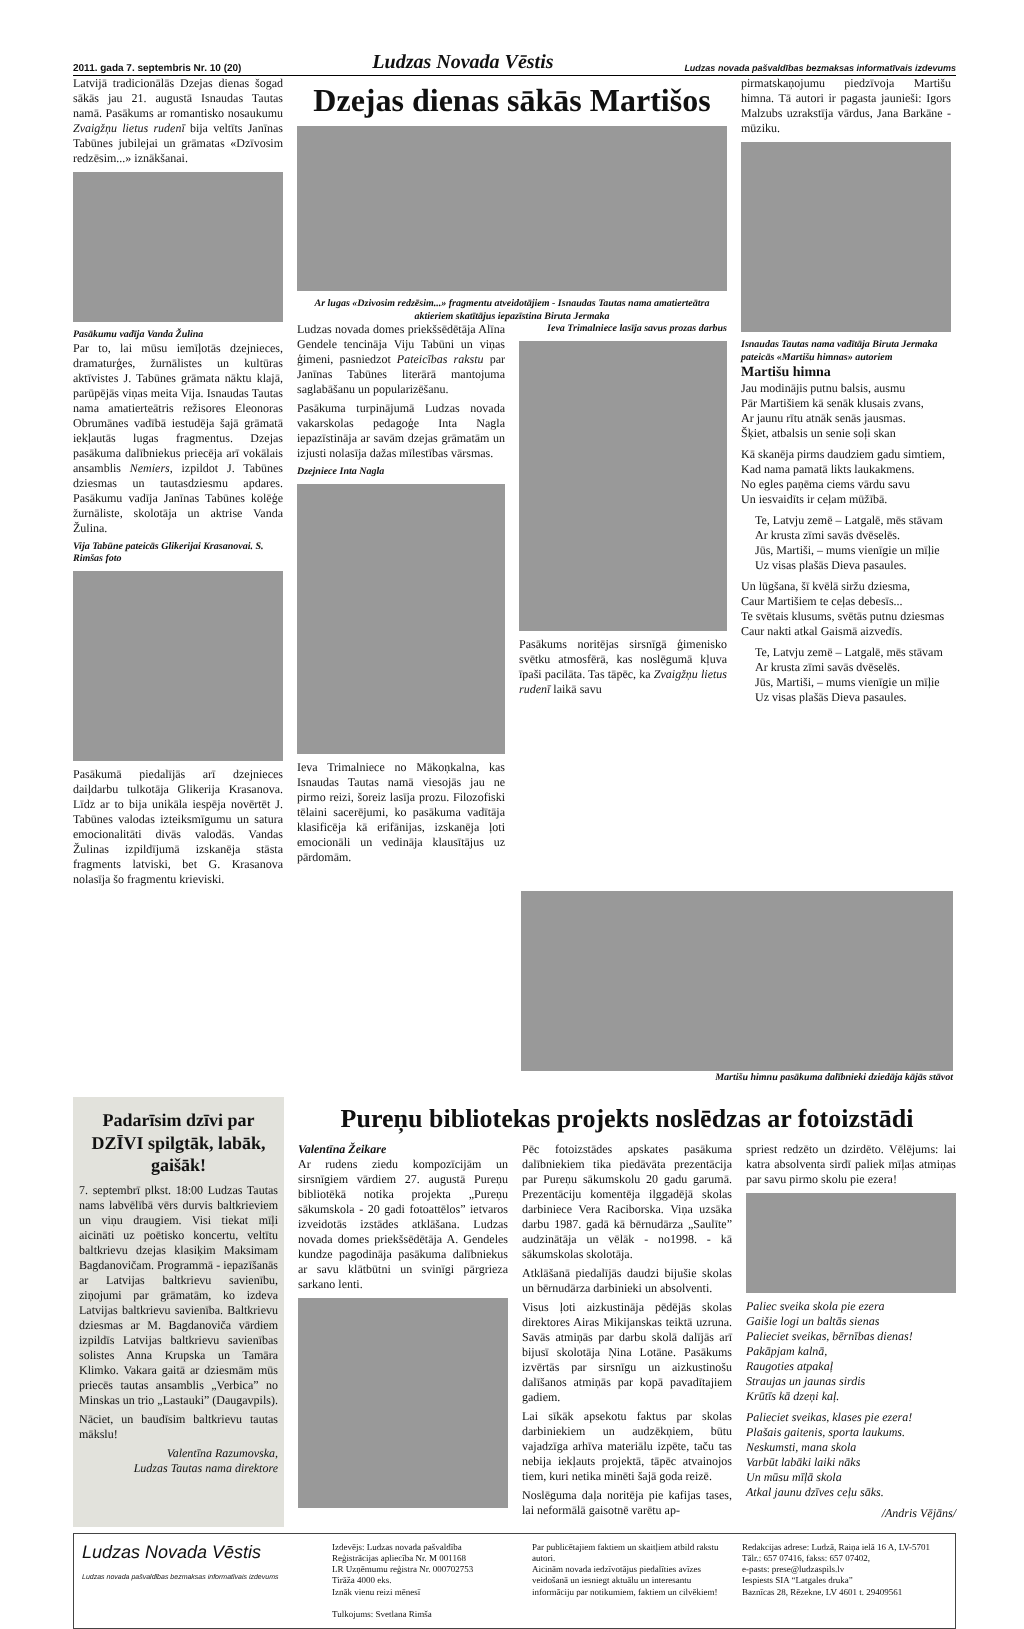2011. gada 7. septembris Nr. 10 (20) Ludzas Novada Vēstis Ludzas novada pašvaldības bezmaksas informatīvais izdevums
Latvijā tradicionālās Dzejas dienas šogad sākās jau 21. augustā Isnaudas Tautas namā. Pasākums ar romantisko nosaukumu Zvaigžņu lietus rudenī bija veltīts Janīnas Tabūnes jubilejai un grāmatas «Dzīvosim redzēsim...» iznākšanai.
Pasākumu vadīja Vanda Žulina
Par to, lai mūsu iemīļotās dzejnieces, dramaturģes, žurnālistes un kultūras aktīvistes J. Tabūnes grāmata nāktu klajā, parūpējās viņas meita Vija. Isnaudas Tautas nama amatierteātris režisores Eleonoras Obrumānes vadībā iestudēja šajā grāmatā iekļautās lugas fragmentus. Dzejas pasākuma dalībniekus priecēja arī vokālais ansamblis Nemiers, izpildot J. Tabūnes dziesmas un tautasdziesmu apdares. Pasākumu vadīja Janīnas Tabūnes kolēģe žurnāliste, skolotāja un aktrise Vanda Žulina.
Vija Tabūne pateicās Glikerijai Krasanovai. S. Rimšas foto
Pasākumā piedalījās arī dzejnieces daiļdarbu tulkotāja Glikerija Krasanova. Līdz ar to bija unikāla iespēja novērtēt J. Tabūnes valodas izteiksmīgumu un satura emocionalitāti divās valodās. Vandas Žulinas izpildījumā izskanēja stāsta fragments latviski, bet G. Krasanova nolasīja šo fragmentu krieviski.
Dzejas dienas sākās Martišos
Ar lugas «Dzivosim redzēsim...» fragmentu atveidotājiem - Isnaudas Tautas nama amatierteātra aktieriem skatītājus iepazīstina Biruta Jermaka
Ludzas novada domes priekšsēdētāja Alīna Gendele tencināja Viju Tabūni un viņas ģimeni, pasniedzot Pateicības rakstu par Janīnas Tabūnes literārā mantojuma saglabāšanu un popularizēšanu.
Pasākuma turpinājumā Ludzas novada vakarskolas pedagoģe Inta Nagla iepazīstināja ar savām dzejas grāmatām un izjusti nolasīja dažas mīlestības vārsmas.
Dzejniece Inta Nagla
Ieva Trimalniece no Mākoņkalna, kas Isnaudas Tautas namā viesojās jau ne pirmo reizi, šoreiz lasīja prozu. Filozofiski tēlaini sacerējumi, ko pasākuma vadītāja klasificēja kā erifānijas, izskanēja ļoti emocionāli un vedināja klausītājus uz pārdomām.
Ieva Trimalniece lasīja savus prozas darbus
Pasākums noritējas sirsnīgā ģimenisko svētku atmosfērā, kas noslēgumā kļuva īpaši pacilāta. Tas tāpēc, ka Zvaigžņu lietus rudenī laikā savu
pirmatskaņojumu piedzīvoja Martišu himna. Tā autori ir pagasta jaunieši: Igors Malzubs uzrakstīja vārdus, Jana Barkāne - mūziku.
Isnaudas Tautas nama vadītāja Biruta Jermaka pateicās «Martišu himnas» autoriem
Martišu himna
Jau modinājis putnu balsis, ausmu
Pār Martišiem kā senāk klusais zvans,
Ar jaunu rītu atnāk senās jausmas.
Šķiet, atbalsis un senie soļi skan
Kā skanēja pirms daudziem gadu simtiem,
Kad nama pamatā likts laukakmens.
No egles paņēma ciems vārdu savu
Un iesvaidīts ir ceļam mūžībā.
Te, Latvju zemē – Latgalē, mēs stāvam
Ar krusta zīmi savās dvēselēs.
Jūs, Martiši, – mums vienīgie un mīļie
Uz visas plašās Dieva pasaules.
Un lūgšana, šī kvēlā siržu dziesma,
Caur Martišiem te ceļas debesīs...
Te svētais klusums, svētās putnu dziesmas
Caur nakti atkal Gaismā aizvedīs.
Te, Latvju zemē – Latgalē, mēs stāvam
Ar krusta zīmi savās dvēselēs.
Jūs, Martiši, – mums vienīgie un mīļie
Uz visas plašās Dieva pasaules.
Martišu himnu pasākuma dalībnieki dziedāja kājās stāvot
Padarīsim dzīvi par DZĪVI spilgtāk, labāk, gaišāk!
7. septembrī plkst. 18:00 Ludzas Tautas nams labvēlībā vērs durvis baltkrieviem un viņu draugiem. Visi tiekat mīļi aicināti uz poētisko koncertu, veltītu baltkrievu dzejas klasiķim Maksimam Bagdanovičam. Programmā - iepazīšanās ar Latvijas baltkrievu savienību, ziņojumi par grāmatām, ko izdeva Latvijas baltkrievu savienība. Baltkrievu dziesmas ar M. Bagdanoviča vārdiem izpildīs Latvijas baltkrievu savienības solistes Anna Krupska un Tamāra Klimko. Vakara gaitā ar dziesmām mūs priecēs tautas ansamblis „Verbica” no Minskas un trio „Lastauki” (Daugavpils).
Nāciet, un baudīsim baltkrievu tautas mākslu!
Valentīna Razumovska,
Ludzas Tautas nama direktore
Pureņu bibliotekas projekts noslēdzas ar fotoizstādi
Valentīna Žeikare
Ar rudens ziedu kompozīcijām un sirsnīgiem vārdiem 27. augustā Pureņu bibliotēkā notika projekta „Pureņu sākumskola - 20 gadi fotoattēlos” ietvaros izveidotās izstādes atklāšana. Ludzas novada domes priekšsēdētāja A. Gendeles kundze pagodināja pasākuma dalībniekus ar savu klātbūtni un svinīgi pārgrieza sarkano lenti.
Pēc fotoizstādes apskates pasākuma dalībniekiem tika piedāvāta prezentācija par Pureņu sākumskolu 20 gadu garumā. Prezentāciju komentēja ilggadējā skolas darbiniece Vera Raciborska. Viņa uzsāka darbu 1987. gadā kā bērnudārza „Saulīte” audzinātāja un vēlāk - no1998. - kā sākumskolas skolotāja.
Atklāšanā piedalījās daudzi bijušie skolas un bērnudārza darbinieki un absolventi.
Visus ļoti aizkustināja pēdējās skolas direktores Airas Mikijanskas teiktā uzruna. Savās atmiņās par darbu skolā dalījās arī bijusī skolotāja Ņina Lotāne. Pasākums izvērtās par sirsnīgu un aizkustinošu dalīšanos atmiņās par kopā pavadītajiem gadiem.
Lai sīkāk apsekotu faktus par skolas darbiniekiem un audzēkņiem, būtu vajadzīga arhīva materiālu izpēte, taču tas nebija iekļauts projektā, tāpēc atvainojos tiem, kuri netika minēti šajā goda reizē.
Noslēguma daļa noritēja pie kafijas tases, lai neformālā gaisotnē varētu ap-
spriest redzēto un dzirdēto. Vēlējums: lai katra absolventa sirdī paliek mīļas atmiņas par savu pirmo skolu pie ezera!
Paliec sveika skola pie ezera
Gaišie logi un baltās sienas
Palieciet sveikas, bērnības dienas!
Pakāpjam kalnā,
Raugoties atpakaļ
Straujas un jaunas sirdis
Krūtīs kā dzeņi kaļ.
Palieciet sveikas, klases pie ezera!
Plašais gaitenis, sporta laukums.
Neskumsti, mana skola
Varbūt labāki laiki nāks
Un mūsu mīļā skola
Atkal jaunu dzīves ceļu sāks.
/Andris Vējāns/
Ludzas Novada Vēstis
Ludzas novada pašvaldības bezmaksas informatīvais izdevums
Izdevējs: Ludzas novada pašvaldība
Reģistrācijas apliecība Nr. M 001168
LR Uzņēmumu reģistra Nr. 000702753
Tirāža 4000 eks.
Iznāk vienu reizi mēnesī
Tulkojums: Svetlana Rimša
Par publicētajiem faktiem un skaitļiem atbild rakstu autori.
Aicinām novada iedzīvotājus piedalīties avīzes veidošanā un iesniegt aktuālu un interesantu informāciju par notikumiem, faktiem un cilvēkiem!
Redakcijas adrese: Ludzā, Raiņa ielā 16 A, LV-5701
Tālr.: 657 07416, fakss: 657 07402,
e-pasts: prese@ludzaspils.lv
Iespiests SIA “Latgales druka”
Baznīcas 28, Rēzekne, LV 4601 t. 29409561